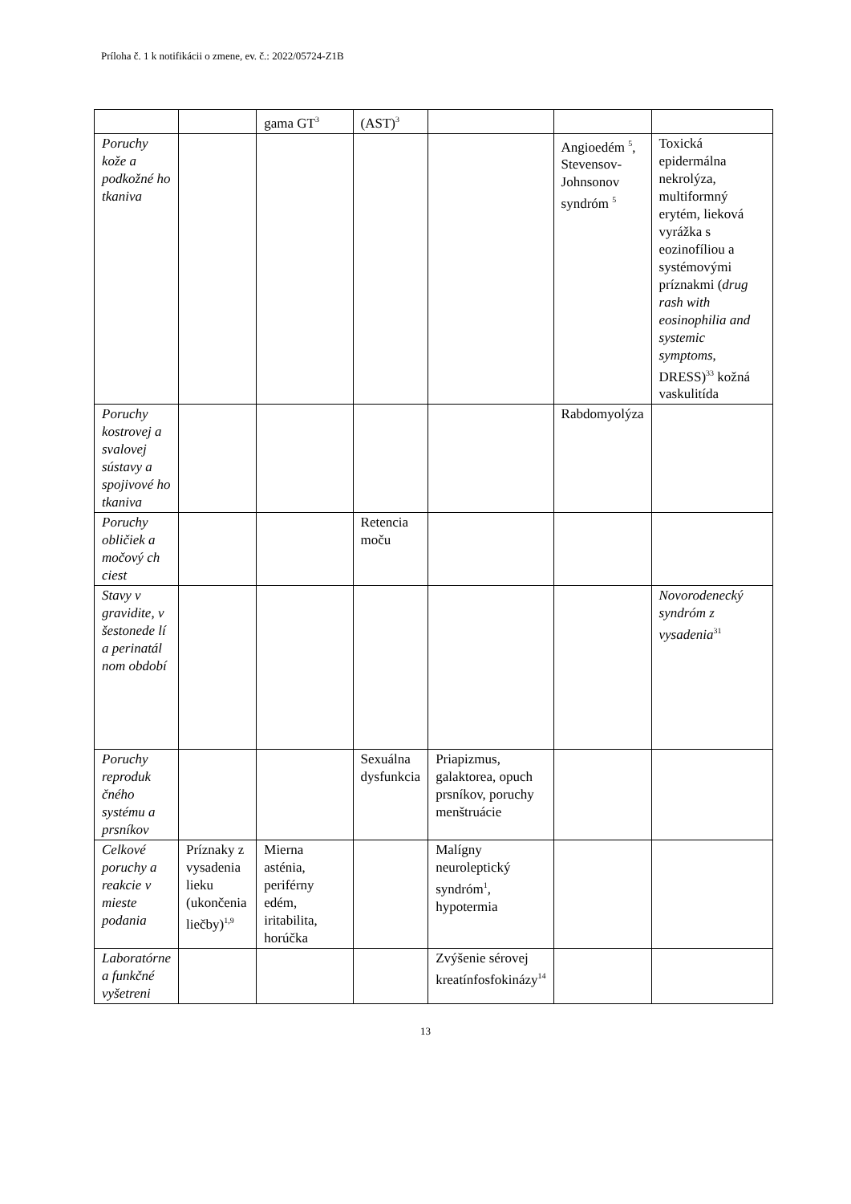Príloha č. 1 k notifikácii o zmene, ev. č.: 2022/05724-Z1B
| | | gama GT<sup>3</sup> | (AST)<sup>3</sup> | | | |
| Poruchy kože a podkožné ho tkaniva | | | | | Angioedém <sup>5</sup>, Stevensov-Johnsonov syndróm <sup>5</sup> | Toxická epidermálna nekrolýza, multiformný erytém, lieková vyrážka s eozinofíliou a systémovými príznakmi ( drug rash with eosinophilia and systemic symptoms , DRESS)<sup>33</sup> kožná vaskulitída |
| Poruchy kostrovej a svalovej sústavy a spojivové ho tkaniva | | | | | Rabdomyolýza | |
| Poruchy obličiek a močový ch ciest | | | Retencia moču | | | |
| Stavy v gravidite, v šestonede lí a perinatál nom období | | | | | | Novorodenecký syndróm z vysadenia<sup>31</sup> |
| Poruchy reproduk čného systému a prsníkov | | | Sexuálna dysfunkcia | Priapizmus, galaktorea, opuch prsníkov, poruchy menštruácie | | |
| Celkové poruchy a reakcie v mieste podania | Príznaky z vysadenia lieku (ukončenia liečby)<sup>1,9</sup> | Mierna asténia, periférny edém, iritabilita, horúčka | | Malígny neuroleptický syndróm<sup>1</sup>, hypotermia | | |
| Laboratórne a funkčné vyšetreni | | | | Zvýšenie sérovej kreatínfosfokinázy<sup>14</sup> | | |
13